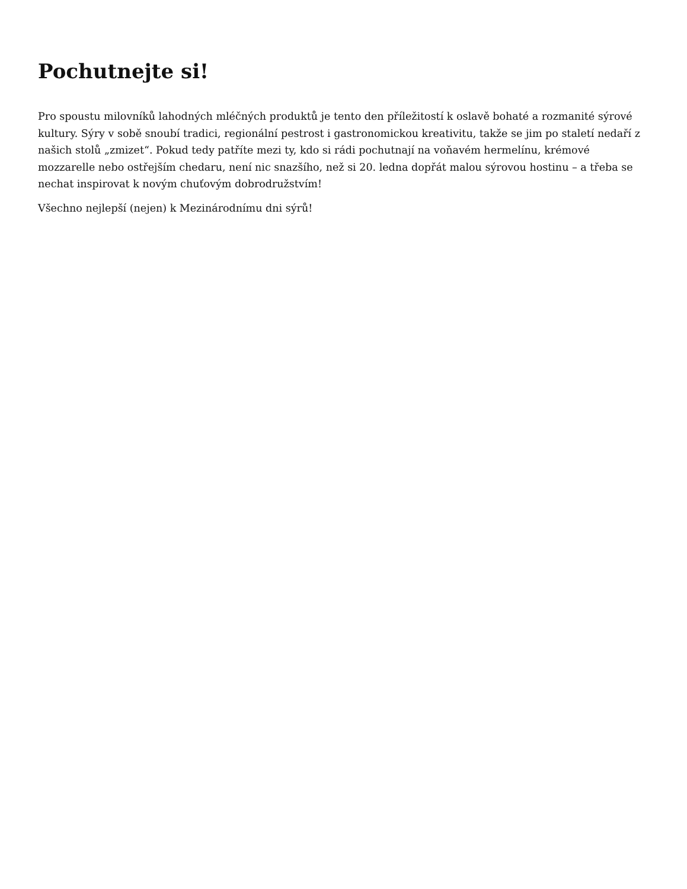Pochutnejte si!
Pro spoustu milovníků lahodných mléčných produktů je tento den příležitostí k oslavě bohaté a rozmanité sýrové kultury. Sýry v sobě snoubí tradici, regionální pestrost i gastronomickou kreativitu, takže se jim po staletí nedaří z našich stolů „zmizet“. Pokud tedy patříte mezi ty, kdo si rádi pochutnají na voňavém hermelínu, krémové mozzarelle nebo ostřejším chedaru, není nic snazšího, než si 20. ledna dopřát malou sýrovou hostinu – a třeba se nechat inspirovat k novým chuťovým dobrodružstvím!
Všechno nejlepší (nejen) k Mezinárodnímu dni sýrů!